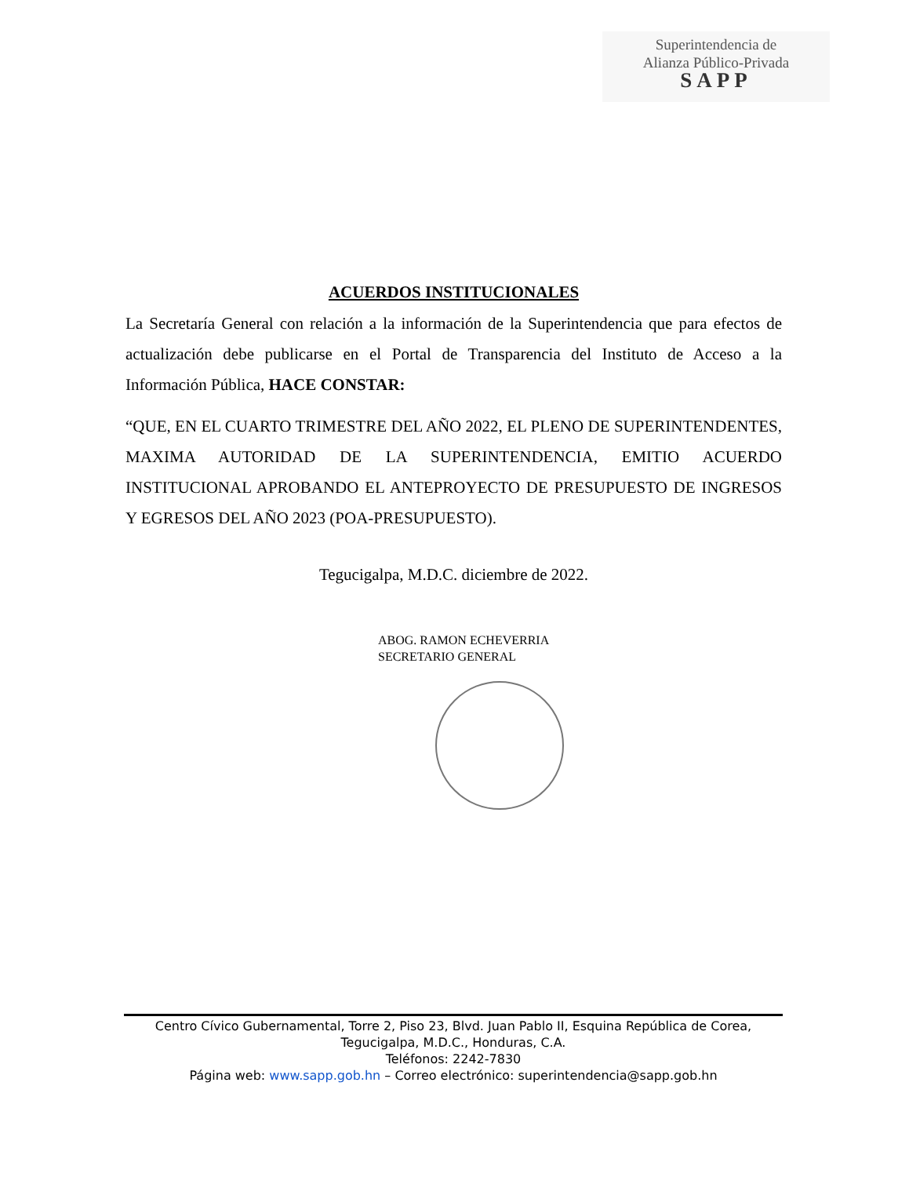Superintendencia de
Alianza Público-Privada
SAPP
ACUERDOS INSTITUCIONALES
La Secretaría General con relación a la información de la Superintendencia que para efectos de actualización debe publicarse en el Portal de Transparencia del Instituto de Acceso a la Información Pública, HACE CONSTAR:
“QUE, EN EL CUARTO TRIMESTRE DEL AÑO 2022, EL PLENO DE SUPERINTENDENTES, MAXIMA AUTORIDAD DE LA SUPERINTENDENCIA, EMITIO ACUERDO INSTITUCIONAL APROBANDO EL ANTEPROYECTO DE PRESUPUESTO DE INGRESOS Y EGRESOS DEL AÑO 2023 (POA-PRESUPUESTO).
Tegucigalpa, M.D.C. diciembre de 2022.
ABOG. RAMON ECHEVERRIA
SECRETARIO GENERAL
Centro Cívico Gubernamental, Torre 2, Piso 23, Blvd. Juan Pablo II, Esquina República de Corea,
Tegucigalpa, M.D.C., Honduras, C.A.
Teléfonos: 2242-7830
Página web: www.sapp.gob.hn – Correo electrónico: superintendencia@sapp.gob.hn